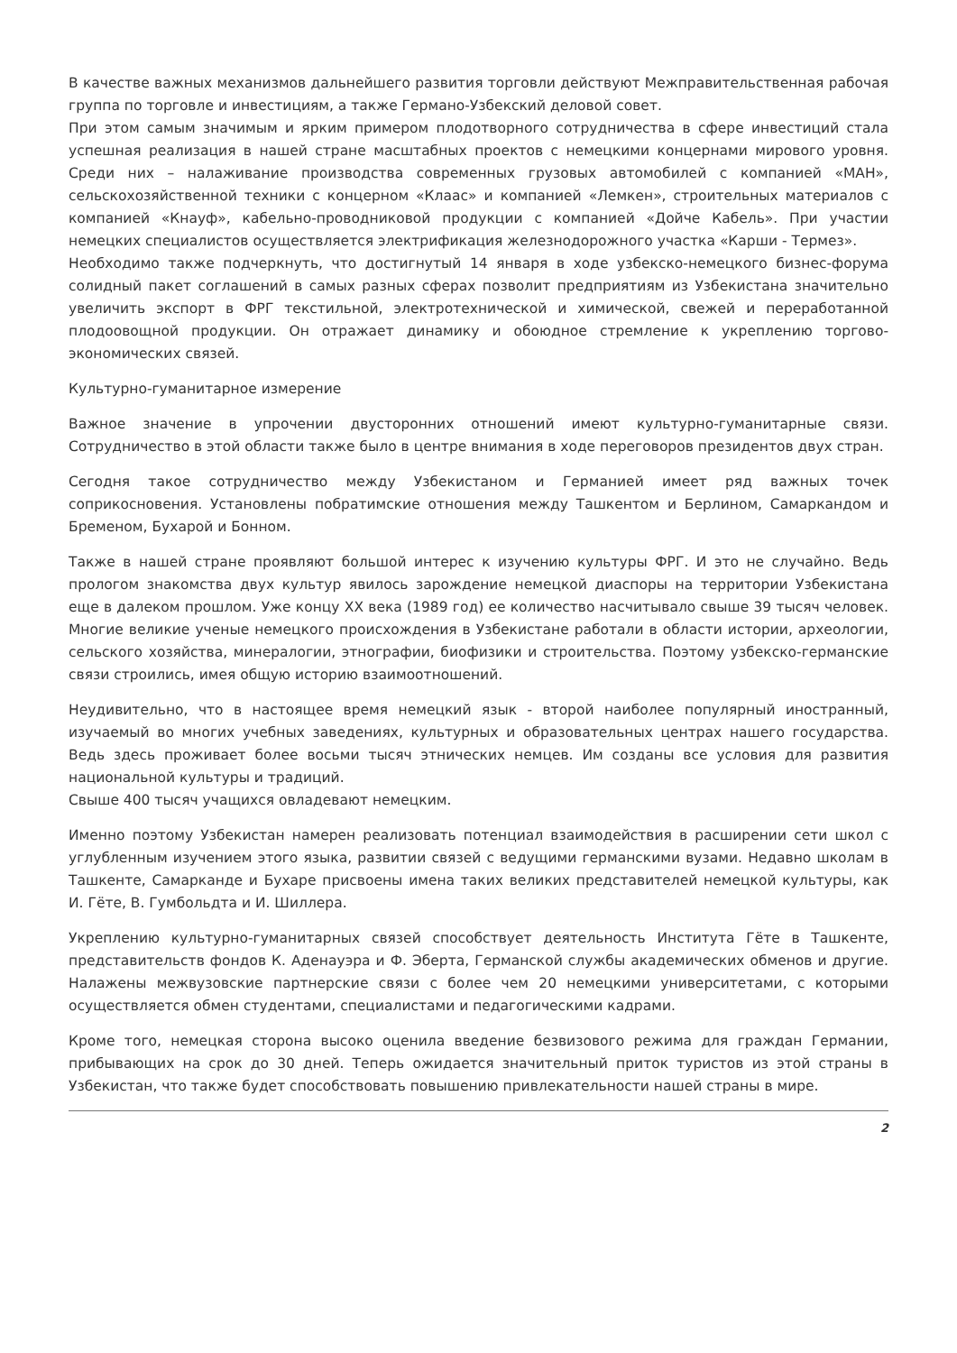В качестве важных механизмов дальнейшего развития торговли действуют Межправительственная рабочая группа по торговле и инвестициям, а также Германо-Узбекский деловой совет.
При этом самым значимым и ярким примером плодотворного сотрудничества в сфере инвестиций стала успешная реализация в нашей стране масштабных проектов с немецкими концернами мирового уровня. Среди них – налаживание производства современных грузовых автомобилей с компанией «МАН», сельскохозяйственной техники с концерном «Клаас» и компанией «Лемкен», строительных материалов с компанией «Кнауф», кабельно-проводниковой продукции с компанией «Дойче Кабель». При участии немецких специалистов осуществляется электрификация железнодорожного участка «Карши - Термез».
Необходимо также подчеркнуть, что достигнутый 14 января в ходе узбекско-немецкого бизнес-форума солидный пакет соглашений в самых разных сферах позволит предприятиям из Узбекистана значительно увеличить экспорт в ФРГ текстильной, электротехнической и химической, свежей и переработанной плодоовощной продукции. Он отражает динамику и обоюдное стремление к укреплению торгово-экономических связей.
Культурно-гуманитарное измерение
Важное значение в упрочении двусторонних отношений имеют культурно-гуманитарные связи. Сотрудничество в этой области также было в центре внимания в ходе переговоров президентов двух стран.
Сегодня такое сотрудничество между Узбекистаном и Германией имеет ряд важных точек соприкосновения. Установлены побратимские отношения между Ташкентом и Берлином, Самаркандом и Бременом, Бухарой и Бонном.
Также в нашей стране проявляют большой интерес к изучению культуры ФРГ. И это не случайно. Ведь прологом знакомства двух культур явилось зарождение немецкой диаспоры на территории Узбекистана еще в далеком прошлом. Уже концу XX века (1989 год) ее количество насчитывало свыше 39 тысяч человек. Многие великие ученые немецкого происхождения в Узбекистане работали в области истории, археологии, сельского хозяйства, минералогии, этнографии, биофизики и строительства. Поэтому узбекско-германские связи строились, имея общую историю взаимоотношений.
Неудивительно, что в настоящее время немецкий язык - второй наиболее популярный иностранный, изучаемый во многих учебных заведениях, культурных и образовательных центрах нашего государства. Ведь здесь проживает более восьми тысяч этнических немцев. Им созданы все условия для развития национальной культуры и традиций.
Свыше 400 тысяч учащихся овладевают немецким.
Именно поэтому Узбекистан намерен реализовать потенциал взаимодействия в расширении сети школ с углубленным изучением этого языка, развитии связей с ведущими германскими вузами. Недавно школам в Ташкенте, Самарканде и Бухаре присвоены имена таких великих представителей немецкой культуры, как И. Гёте, В. Гумбольдта и И. Шиллера.
Укреплению культурно-гуманитарных связей способствует деятельность Института Гёте в Ташкенте, представительств фондов К. Аденауэра и Ф. Эберта, Германской службы академических обменов и другие. Налажены межвузовские партнерские связи с более чем 20 немецкими университетами, с которыми осуществляется обмен студентами, специалистами и педагогическими кадрами.
Кроме того, немецкая сторона высоко оценила введение безвизового режима для граждан Германии, прибывающих на срок до 30 дней. Теперь ожидается значительный приток туристов из этой страны в Узбекистан, что также будет способствовать повышению привлекательности нашей страны в мире.
2